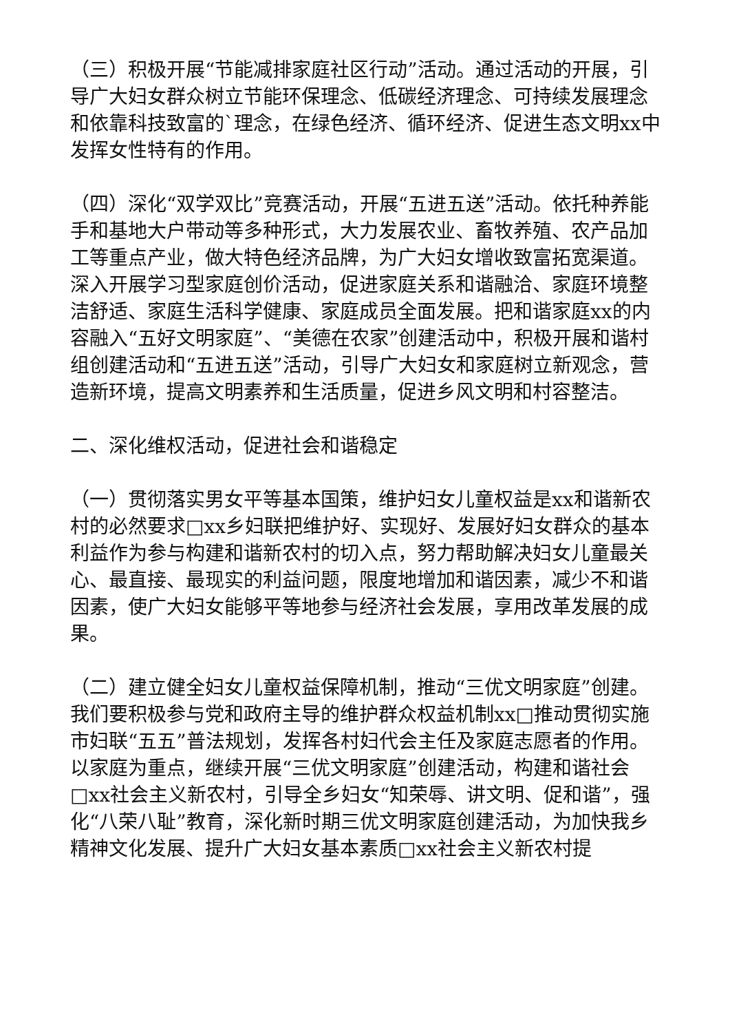（三）积极开展“节能减排家庭社区行动”活动。通过活动的开展，引导广大妇女群众树立节能环保理念、低碳经济理念、可持续发展理念和依靠科技致富的`理念，在绿色经济、循环经济、促进生态文明xx中发挥女性特有的作用。
（四）深化“双学双比”竞赛活动，开展“五进五送”活动。依托种养能手和基地大户带动等多种形式，大力发展农业、畜牧养殖、农产品加工等重点产业，做大特色经济品牌，为广大妇女增收致富拓宽渠道。深入开展学习型家庭创价活动，促进家庭关系和谐融洽、家庭环境整洁舒适、家庭生活科学健康、家庭成员全面发展。把和谐家庭xx的内容融入“五好文明家庭”、“美德在农家”创建活动中，积极开展和谐村组创建活动和“五进五送”活动，引导广大妇女和家庭树立新观念，营造新环境，提高文明素养和生活质量，促进乡风文明和村容整洁。
二、深化维权活动，促进社会和谐稳定
（一）贯彻落实男女平等基本国策，维护妇女儿童权益是xx和谐新农村的必然要求□xx乡妇联把维护好、实现好、发展好妇女群众的基本利益作为参与构建和谐新农村的切入点，努力帮助解决妇女儿童最关心、最直接、最现实的利益问题，限度地增加和谐因素，减少不和谐因素，使广大妇女能够平等地参与经济社会发展，享用改革发展的成果。
（二）建立健全妇女儿童权益保障机制，推动“三优文明家庭”创建。我们要积极参与党和政府主导的维护群众权益机制xx□推动贯彻实施市妇联“五五”普法规划，发挥各村妇代会主任及家庭志愿者的作用。以家庭为重点，继续开展“三优文明家庭”创建活动，构建和谐社会□xx社会主义新农村，引导全乡妇女“知荣辱、讲文明、促和谐”，强化“八荣八耻”教育，深化新时期三优文明家庭创建活动，为加快我乡精神文化发展、提升广大妇女基本素质□xx社会主义新农村提